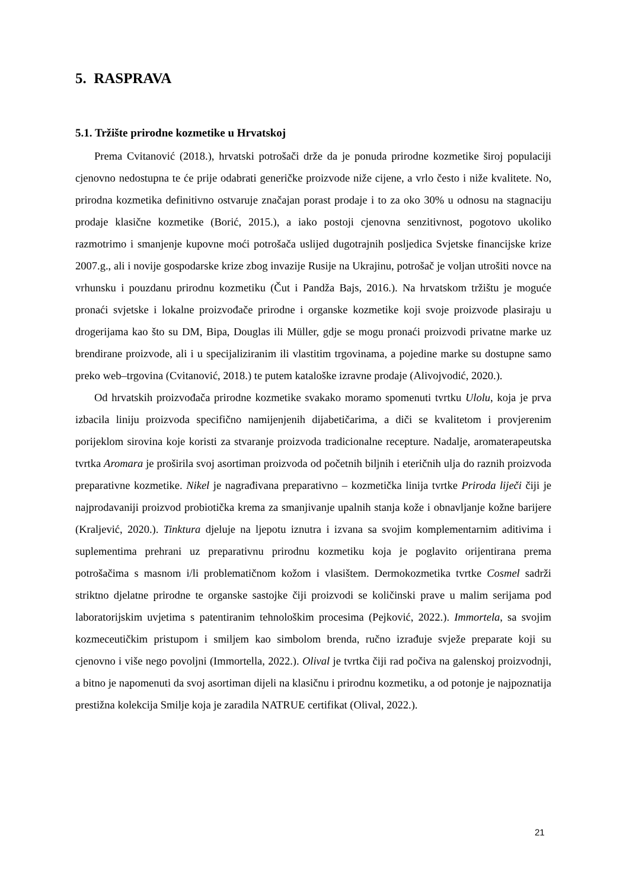5. RASPRAVA
5.1. Tržište prirodne kozmetike u Hrvatskoj
Prema Cvitanović (2018.), hrvatski potrošači drže da je ponuda prirodne kozmetike široj populaciji cjenovno nedostupna te će prije odabrati generičke proizvode niže cijene, a vrlo često i niže kvalitete. No, prirodna kozmetika definitivno ostvaruje značajan porast prodaje i to za oko 30% u odnosu na stagnaciju prodaje klasične kozmetike (Borić, 2015.), a iako postoji cjenovna senzitivnost, pogotovo ukoliko razmotrimo i smanjenje kupovne moći potrošača uslijed dugotrajnih posljedica Svjetske financijske krize 2007.g., ali i novije gospodarske krize zbog invazije Rusije na Ukrajinu, potrošač je voljan utrošiti novce na vrhunsku i pouzdanu prirodnu kozmetiku (Čut i Pandža Bajs, 2016.). Na hrvatskom tržištu je moguće pronaći svjetske i lokalne proizvođače prirodne i organske kozmetike koji svoje proizvode plasiraju u drogerijama kao što su DM, Bipa, Douglas ili Müller, gdje se mogu pronaći proizvodi privatne marke uz brendirane proizvode, ali i u specijaliziranim ili vlastitim trgovinama, a pojedine marke su dostupne samo preko web–trgovina (Cvitanović, 2018.) te putem kataloške izravne prodaje (Alivojvodić, 2020.).
Od hrvatskih proizvođača prirodne kozmetike svakako moramo spomenuti tvrtku Ulolu, koja je prva izbacila liniju proizvoda specifično namijenjenih dijabetičarima, a diči se kvalitetom i provjerenim porijeklom sirovina koje koristi za stvaranje proizvoda tradicionalne recepture. Nadalje, aromaterapeutska tvrtka Aromara je proširila svoj asortiman proizvoda od početnih biljnih i eteričnih ulja do raznih proizvoda preparativne kozmetike. Nikel je nagrađivana preparativno – kozmetička linija tvrtke Priroda liječi čiji je najprodavaniji proizvod probiotička krema za smanjivanje upalnih stanja kože i obnavljanje kožne barijere (Kraljević, 2020.). Tinktura djeluje na ljepotu iznutra i izvana sa svojim komplementarnim aditivima i suplementima prehrani uz preparativnu prirodnu kozmetiku koja je poglavito orijentirana prema potrošačima s masnom i/li problematičnom kožom i vlasištem. Dermokozmetika tvrtke Cosmel sadrži striktno djelatne prirodne te organske sastojke čiji proizvodi se količinski prave u malim serijama pod laboratorijskim uvjetima s patentiranim tehnološkim procesima (Pejković, 2022.). Immortela, sa svojim kozmeceutičkim pristupom i smiljem kao simbolom brenda, ručno izrađuje svježe preparate koji su cjenovno i više nego povoljni (Immortella, 2022.). Olival je tvrtka čiji rad počiva na galenskoj proizvodnji, a bitno je napomenuti da svoj asortiman dijeli na klasičnu i prirodnu kozmetiku, a od potonje je najpoznatija prestižna kolekcija Smilje koja je zaradila NATRUE certifikat (Olival, 2022.).
21